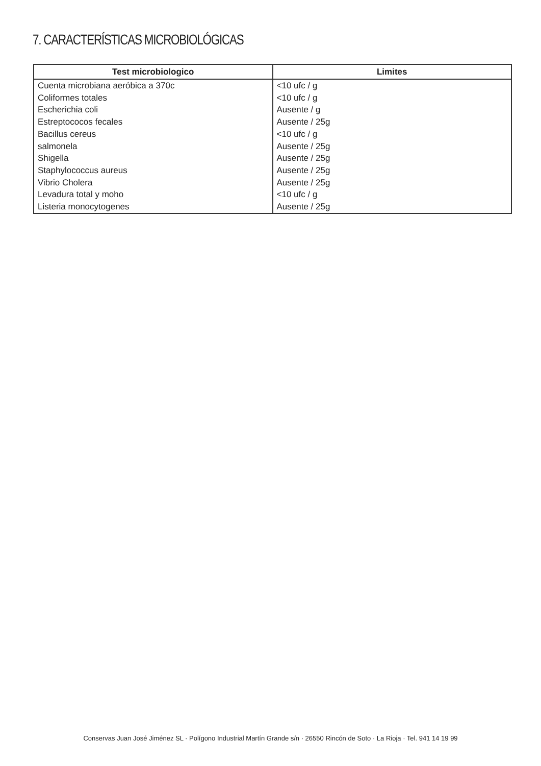7. CARACTERÍSTICAS MICROBIOLÓGICAS
| Test microbiologico | Limites |
| --- | --- |
| Cuenta microbiana aeróbica a 370c | <10 ufc / g |
| Coliformes totales | <10 ufc / g |
| Escherichia coli | Ausente / g |
| Estreptococos fecales | Ausente / 25g |
| Bacillus cereus | <10 ufc / g |
| salmonela | Ausente / 25g |
| Shigella | Ausente / 25g |
| Staphylococcus aureus | Ausente / 25g |
| Vibrio Cholera | Ausente / 25g |
| Levadura total y moho | <10 ufc / g |
| Listeria monocytogenes | Ausente / 25g |
Conservas Juan José Jiménez SL · Polígono Industrial Martín Grande s/n · 26550 Rincón de Soto · La Rioja · Tel. 941 14 19 99